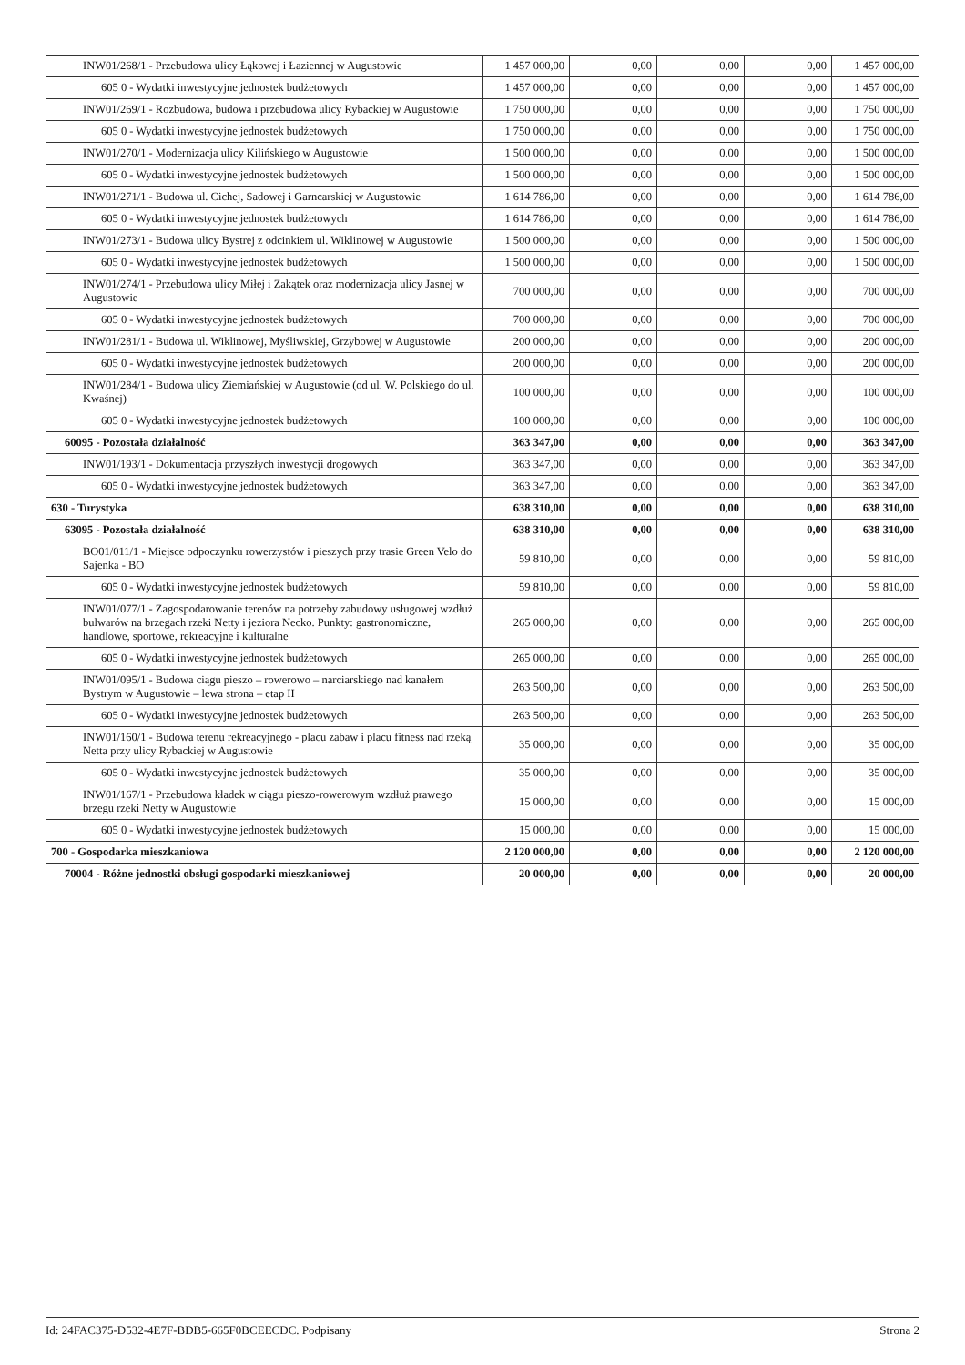| INW01/268/1 - Przebudowa ulicy Łąkowej i Łaziennej w Augustowie | 1 457 000,00 | 0,00 | 0,00 | 0,00 | 1 457 000,00 |
| 605 0 - Wydatki inwestycyjne jednostek budżetowych | 1 457 000,00 | 0,00 | 0,00 | 0,00 | 1 457 000,00 |
| INW01/269/1 - Rozbudowa, budowa i przebudowa ulicy Rybackiej w Augustowie | 1 750 000,00 | 0,00 | 0,00 | 0,00 | 1 750 000,00 |
| 605 0 - Wydatki inwestycyjne jednostek budżetowych | 1 750 000,00 | 0,00 | 0,00 | 0,00 | 1 750 000,00 |
| INW01/270/1 - Modernizacja ulicy Kilińskiego w Augustowie | 1 500 000,00 | 0,00 | 0,00 | 0,00 | 1 500 000,00 |
| 605 0 - Wydatki inwestycyjne jednostek budżetowych | 1 500 000,00 | 0,00 | 0,00 | 0,00 | 1 500 000,00 |
| INW01/271/1 - Budowa ul. Cichej, Sadowej i Garncarskiej w Augustowie | 1 614 786,00 | 0,00 | 0,00 | 0,00 | 1 614 786,00 |
| 605 0 - Wydatki inwestycyjne jednostek budżetowych | 1 614 786,00 | 0,00 | 0,00 | 0,00 | 1 614 786,00 |
| INW01/273/1 - Budowa ulicy Bystrej z odcinkiem ul. Wiklinowej w Augustowie | 1 500 000,00 | 0,00 | 0,00 | 0,00 | 1 500 000,00 |
| 605 0 - Wydatki inwestycyjne jednostek budżetowych | 1 500 000,00 | 0,00 | 0,00 | 0,00 | 1 500 000,00 |
| INW01/274/1 - Przebudowa ulicy Miłej i Zakątek oraz modernizacja ulicy Jasnej w Augustowie | 700 000,00 | 0,00 | 0,00 | 0,00 | 700 000,00 |
| 605 0 - Wydatki inwestycyjne jednostek budżetowych | 700 000,00 | 0,00 | 0,00 | 0,00 | 700 000,00 |
| INW01/281/1 - Budowa ul. Wiklinowej, Myśliwskiej, Grzybowej w Augustowie | 200 000,00 | 0,00 | 0,00 | 0,00 | 200 000,00 |
| 605 0 - Wydatki inwestycyjne jednostek budżetowych | 200 000,00 | 0,00 | 0,00 | 0,00 | 200 000,00 |
| INW01/284/1 - Budowa ulicy Ziemiańskiej w Augustowie (od ul. W. Polskiego do ul. Kwaśnej) | 100 000,00 | 0,00 | 0,00 | 0,00 | 100 000,00 |
| 605 0 - Wydatki inwestycyjne jednostek budżetowych | 100 000,00 | 0,00 | 0,00 | 0,00 | 100 000,00 |
| 60095 - Pozostała działalność | 363 347,00 | 0,00 | 0,00 | 0,00 | 363 347,00 |
| INW01/193/1 - Dokumentacja przyszłych inwestycji drogowych | 363 347,00 | 0,00 | 0,00 | 0,00 | 363 347,00 |
| 605 0 - Wydatki inwestycyjne jednostek budżetowych | 363 347,00 | 0,00 | 0,00 | 0,00 | 363 347,00 |
| 630 - Turystyka | 638 310,00 | 0,00 | 0,00 | 0,00 | 638 310,00 |
| 63095 - Pozostała działalność | 638 310,00 | 0,00 | 0,00 | 0,00 | 638 310,00 |
| BO01/011/1 - Miejsce odpoczynku rowerzystów i pieszych przy trasie Green Velo do Sajenka - BO | 59 810,00 | 0,00 | 0,00 | 0,00 | 59 810,00 |
| 605 0 - Wydatki inwestycyjne jednostek budżetowych | 59 810,00 | 0,00 | 0,00 | 0,00 | 59 810,00 |
| INW01/077/1 - Zagospodarowanie terenów na potrzeby zabudowy usługowej wzdłuż bulwarów na brzegach rzeki Netty i jeziora Necko. Punkty: gastronomiczne, handlowe, sportowe, rekreacyjne i kulturalne | 265 000,00 | 0,00 | 0,00 | 0,00 | 265 000,00 |
| 605 0 - Wydatki inwestycyjne jednostek budżetowych | 265 000,00 | 0,00 | 0,00 | 0,00 | 265 000,00 |
| INW01/095/1 - Budowa ciągu pieszo – rowerowo – narciarskiego nad kanałem Bystrym w Augustowie – lewa strona – etap II | 263 500,00 | 0,00 | 0,00 | 0,00 | 263 500,00 |
| 605 0 - Wydatki inwestycyjne jednostek budżetowych | 263 500,00 | 0,00 | 0,00 | 0,00 | 263 500,00 |
| INW01/160/1 - Budowa terenu rekreacyjnego - placu zabaw i placu fitness nad rzeką Netta przy ulicy Rybackiej w Augustowie | 35 000,00 | 0,00 | 0,00 | 0,00 | 35 000,00 |
| 605 0 - Wydatki inwestycyjne jednostek budżetowych | 35 000,00 | 0,00 | 0,00 | 0,00 | 35 000,00 |
| INW01/167/1 - Przebudowa kładek w ciągu pieszo-rowerowym wzdłuż prawego brzegu rzeki Netty w Augustowie | 15 000,00 | 0,00 | 0,00 | 0,00 | 15 000,00 |
| 605 0 - Wydatki inwestycyjne jednostek budżetowych | 15 000,00 | 0,00 | 0,00 | 0,00 | 15 000,00 |
| 700 - Gospodarka mieszkaniowa | 2 120 000,00 | 0,00 | 0,00 | 0,00 | 2 120 000,00 |
| 70004 - Różne jednostki obsługi gospodarki mieszkaniowej | 20 000,00 | 0,00 | 0,00 | 0,00 | 20 000,00 |
Id: 24FAC375-D532-4E7F-BDB5-665F0BCEECDC. Podpisany Strona 2